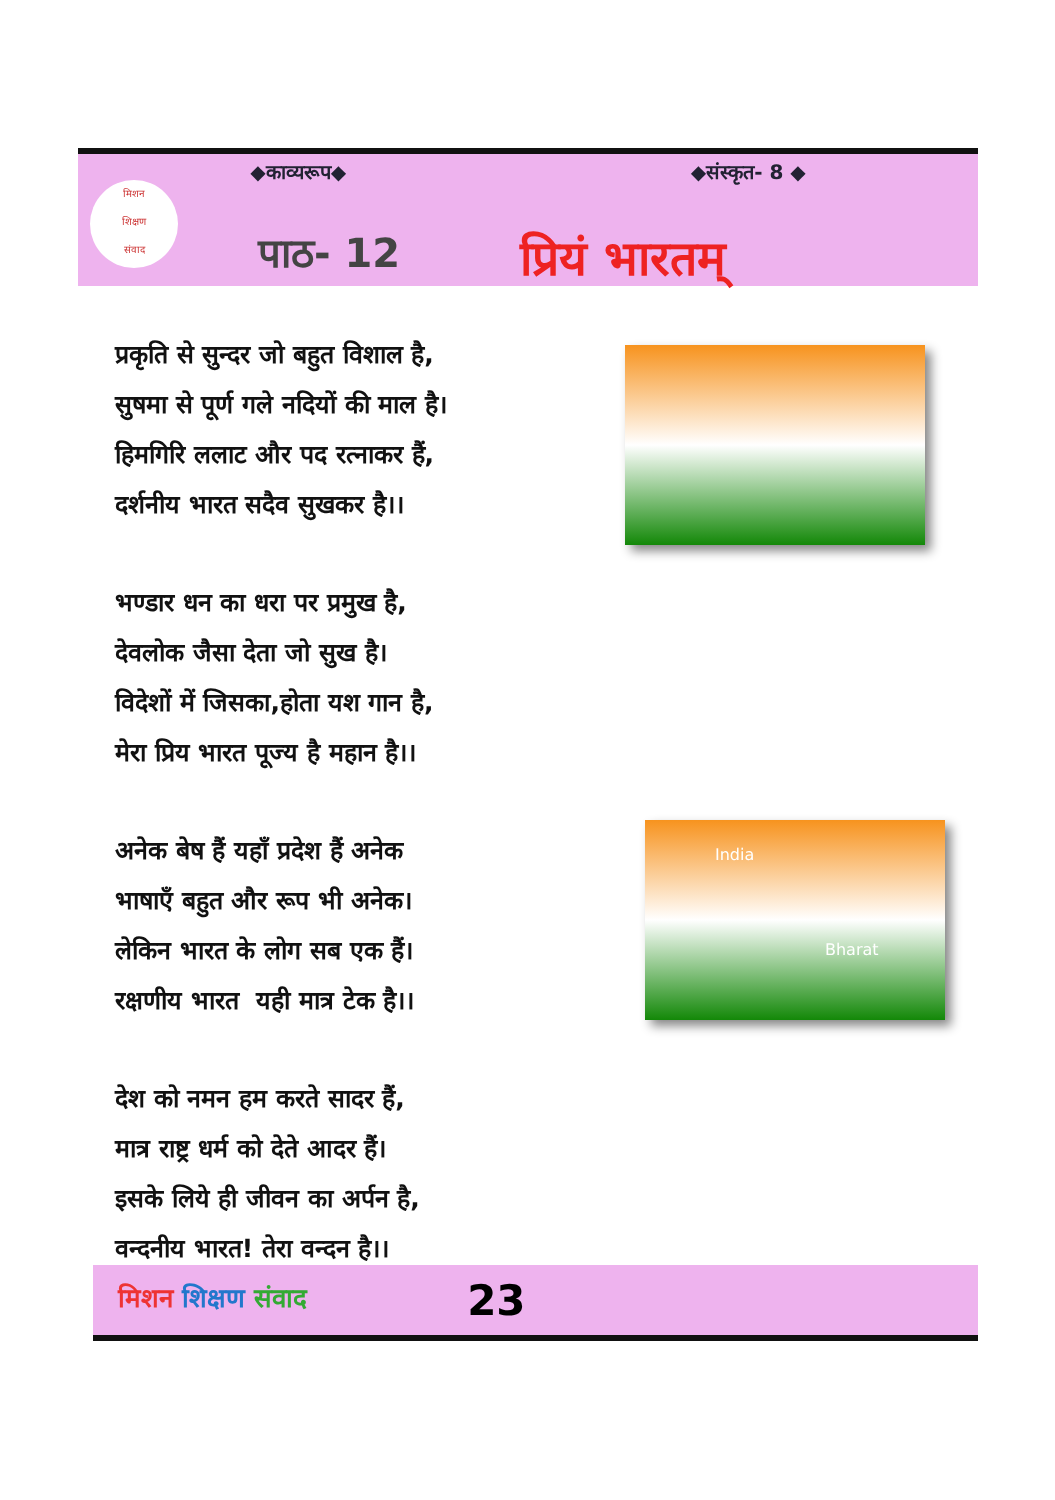मिशन
शिक्षण
संवाद
◆काव्यरूप◆ ◆संस्कृत- 8 ◆
पाठ- 12 प्रियं भारतम्
प्रकृति से सुन्दर जो बहुत विशाल है,
सुषमा से पूर्ण गले नदियों की माल है।
हिमगिरि ललाट और पद रत्नाकर हैं,
दर्शनीय भारत सदैव सुखकर है।।
भण्डार धन का धरा पर प्रमुख है,
देवलोक जैसा देता जो सुख है।
विदेशों में जिसका,होता यश गान है,
मेरा प्रिय भारत पूज्य है महान है।।
अनेक बेष हैं यहाँ प्रदेश हैं अनेक
भाषाएँ बहुत और रूप भी अनेक।
लेकिन भारत के लोग सब एक हैं।
रक्षणीय भारत यही मात्र टेक है।।
देश को नमन हम करते सादर हैं,
मात्र राष्ट्र धर्म को देते आदर हैं।
इसके लिये ही जीवन का अर्पन है,
वन्दनीय भारत! तेरा वन्दन है।।
India
Bharat
मिशन शिक्षण संवाद 23